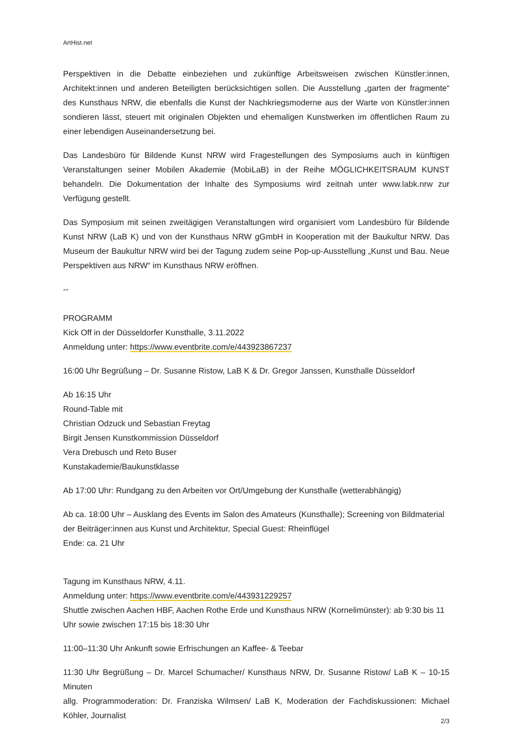ArtHist.net
Perspektiven in die Debatte einbeziehen und zukünftige Arbeitsweisen zwischen Künstler:innen, Architekt:innen und anderen Beteiligten berücksichtigen sollen. Die Ausstellung „garten der fragmente“ des Kunsthaus NRW, die ebenfalls die Kunst der Nachkriegsmoderne aus der Warte von Künstler:innen sondieren lässt, steuert mit originalen Objekten und ehemaligen Kunstwerken im öffentlichen Raum zu einer lebendigen Auseinandersetzung bei.
Das Landesbüro für Bildende Kunst NRW wird Fragestellungen des Symposiums auch in künftigen Veranstaltungen seiner Mobilen Akademie (MobiLaB) in der Reihe MÖGLICHKEITSRAUM KUNST behandeln. Die Dokumentation der Inhalte des Symposiums wird zeitnah unter www.labk.nrw zur Verfügung gestellt.
Das Symposium mit seinen zweitägigen Veranstaltungen wird organisiert vom Landesbüro für Bildende Kunst NRW (LaB K) und von der Kunsthaus NRW gGmbH in Kooperation mit der Baukultur NRW. Das Museum der Baukultur NRW wird bei der Tagung zudem seine Pop-up-Ausstellung „Kunst und Bau. Neue Perspektiven aus NRW“ im Kunsthaus NRW eröffnen.
--
PROGRAMM
Kick Off in der Düsseldorfer Kunsthalle, 3.11.2022
Anmeldung unter: https://www.eventbrite.com/e/443923867237
16:00 Uhr Begrüßung – Dr. Susanne Ristow, LaB K & Dr. Gregor Janssen, Kunsthalle Düsseldorf
Ab 16:15 Uhr
Round-Table mit
Christian Odzuck und Sebastian Freytag
Birgit Jensen Kunstkommission Düsseldorf
Vera Drebusch und Reto Buser
Kunstakademie/Baukunstklasse
Ab 17:00 Uhr: Rundgang zu den Arbeiten vor Ort/Umgebung der Kunsthalle (wetterabhängig)
Ab ca. 18:00 Uhr – Ausklang des Events im Salon des Amateurs (Kunsthalle); Screening von Bildmaterial der Beiträger:innen aus Kunst und Architektur, Special Guest: Rheinflügel
Ende: ca. 21 Uhr
Tagung im Kunsthaus NRW, 4.11.
Anmeldung unter: https://www.eventbrite.com/e/443931229257
Shuttle zwischen Aachen HBF, Aachen Rothe Erde und Kunsthaus NRW (Kornelimünster): ab 9:30 bis 11 Uhr sowie zwischen 17:15 bis 18:30 Uhr
11:00–11:30 Uhr Ankunft sowie Erfrischungen an Kaffee- & Teebar
11:30 Uhr Begrüßung – Dr. Marcel Schumacher/ Kunsthaus NRW, Dr. Susanne Ristow/ LaB K – 10-15 Minuten
allg. Programmoderation: Dr. Franziska Wilmsen/ LaB K, Moderation der Fachdiskussionen: Michael Köhler, Journalist
2/3